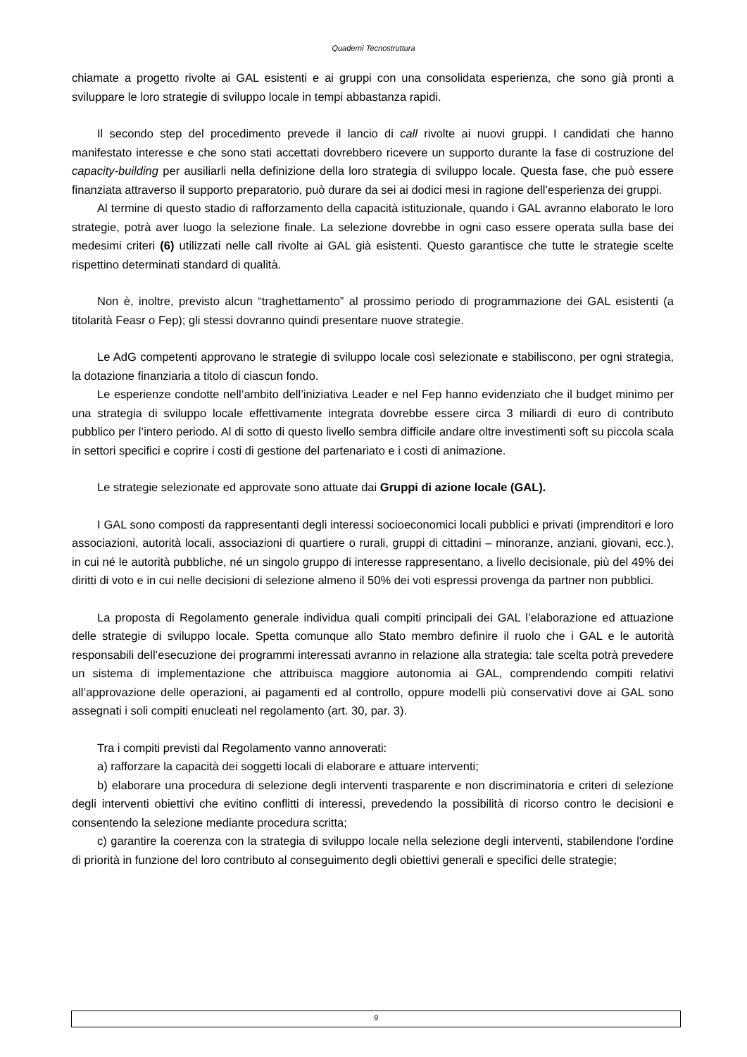Quaderni Tecnostruttura
chiamate a progetto rivolte ai GAL esistenti e ai gruppi con una consolidata esperienza, che sono già pronti a sviluppare le loro strategie di sviluppo locale in tempi abbastanza rapidi.
Il secondo step del procedimento prevede il lancio di call rivolte ai nuovi gruppi. I candidati che hanno manifestato interesse e che sono stati accettati dovrebbero ricevere un supporto durante la fase di costruzione del capacity-building per ausiliarli nella definizione della loro strategia di sviluppo locale. Questa fase, che può essere finanziata attraverso il supporto preparatorio, può durare da sei ai dodici mesi in ragione dell’esperienza dei gruppi.
Al termine di questo stadio di rafforzamento della capacità istituzionale, quando i GAL avranno elaborato le loro strategie, potrà aver luogo la selezione finale. La selezione dovrebbe in ogni caso essere operata sulla base dei medesimi criteri (6) utilizzati nelle call rivolte ai GAL già esistenti. Questo garantisce che tutte le strategie scelte rispettino determinati standard di qualità.
Non è, inoltre, previsto alcun “traghettamento” al prossimo periodo di programmazione dei GAL esistenti (a titolarità Feasr o Fep); gli stessi dovranno quindi presentare nuove strategie.
Le AdG competenti approvano le strategie di sviluppo locale così selezionate e stabiliscono, per ogni strategia, la dotazione finanziaria a titolo di ciascun fondo.
Le esperienze condotte nell’ambito dell’iniziativa Leader e nel Fep hanno evidenziato che il budget minimo per una strategia di sviluppo locale effettivamente integrata dovrebbe essere circa 3 miliardi di euro di contributo pubblico per l’intero periodo. Al di sotto di questo livello sembra difficile andare oltre investimenti soft su piccola scala in settori specifici e coprire i costi di gestione del partenariato e i costi di animazione.
Le strategie selezionate ed approvate sono attuate dai Gruppi di azione locale (GAL).
I GAL sono composti da rappresentanti degli interessi socioeconomici locali pubblici e privati (imprenditori e loro associazioni, autorità locali, associazioni di quartiere o rurali, gruppi di cittadini – minoranze, anziani, giovani, ecc.), in cui né le autorità pubbliche, né un singolo gruppo di interesse rappresentano, a livello decisionale, più del 49% dei diritti di voto e in cui nelle decisioni di selezione almeno il 50% dei voti espressi provenga da partner non pubblici.
La proposta di Regolamento generale individua quali compiti principali dei GAL l’elaborazione ed attuazione delle strategie di sviluppo locale. Spetta comunque allo Stato membro definire il ruolo che i GAL e le autorità responsabili dell’esecuzione dei programmi interessati avranno in relazione alla strategia: tale scelta potrà prevedere un sistema di implementazione che attribuisca maggiore autonomia ai GAL, comprendendo compiti relativi all’approvazione delle operazioni, ai pagamenti ed al controllo, oppure modelli più conservativi dove ai GAL sono assegnati i soli compiti enucleati nel regolamento (art. 30, par. 3).
Tra i compiti previsti dal Regolamento vanno annoverati:
a) rafforzare la capacità dei soggetti locali di elaborare e attuare interventi;
b) elaborare una procedura di selezione degli interventi trasparente e non discriminatoria e criteri di selezione degli interventi obiettivi che evitino conflitti di interessi, prevedendo la possibilità di ricorso contro le decisioni e consentendo la selezione mediante procedura scritta;
c) garantire la coerenza con la strategia di sviluppo locale nella selezione degli interventi, stabilendone l'ordine di priorità in funzione del loro contributo al conseguimento degli obiettivi generali e specifici delle strategie;
9